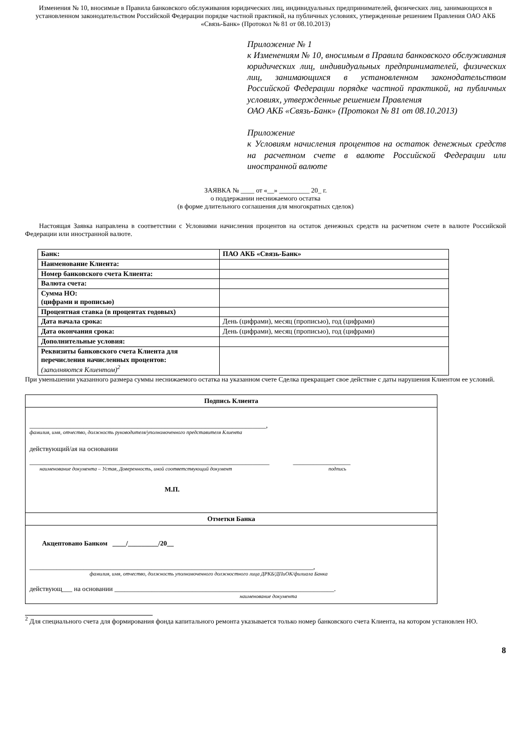Изменения № 10, вносимые в Правила банковского обслуживания юридических лиц, индивидуальных предпринимателей, физических лиц, занимающихся в установленном законодательством Российской Федерации порядке частной практикой, на публичных условиях, утвержденные решением Правления ОАО АКБ «Связь-Банк» (Протокол № 81 от 08.10.2013)
Приложение № 1
к Изменениям № 10, вносимым в Правила банковского обслуживания юридических лиц, индивидуальных предпринимателей, физических лиц, занимающихся в установленном законодательством Российской Федерации порядке частной практикой, на публичных условиях, утвержденные решением Правления
ОАО АКБ «Связь-Банк» (Протокол № 81 от 08.10.2013)
Приложение
к Условиям начисления процентов на остаток денежных средств на расчетном счете в валюте Российской Федерации или иностранной валюте
ЗАЯВКА № ____ от «__» _________ 20_ г.
о поддержании неснижаемого остатка
(в форме длительного соглашения для многократных сделок)
Настоящая Заявка направлена в соответствии с Условиями начисления процентов на остаток денежных средств на расчетном счете в валюте Российской Федерации или иностранной валюте.
| Банк: | ПАО АКБ «Связь-Банк» |
| Наименование Клиента: | |
| Номер банковского счета Клиента: | |
| Валюта счета: | |
| Сумма НО: (цифрами и прописью) | |
| Процентная ставка (в процентах годовых) | |
| Дата начала срока: | День (цифрами), месяц (прописью), год (цифрами) |
| Дата окончания срока: | День (цифрами), месяц (прописью), год (цифрами) |
| Дополнительные условия: | |
| Реквизиты банковского счета Клиента для перечисления начисленных процентов: (заполняются Клиентом)<sup>2</sup> | |
При уменьшении указанного размера суммы неснижаемого остатка на указанном счете Сделка прекращает свое действие с даты нарушения Клиентом ее условий.
Подпись Клиента
______________________________________________________________________,
фамилия, имя, отчество, должность руководителя/уполномоченного представителя Клиента
действующий/ая на основании
_______________________________________________________________________ _________________
наименование документа – Устав, Доверенность, иной соответствующий документ подпись
М.П.
Отметки Банка
Акцептовано Банком ____/_________/20__
____________________________________________________________________________________,
фамилия, имя, отчество, должность уполномоченного должностного лица ДРКБ/ДПиОК/филиала Банка
действующ___ на основании _________________________________________________________________.
наименование документа
<sup>2</sup> Для специального счета для формирования фонда капитального ремонта указывается только номер банковского счета Клиента, на котором установлен НО.
8